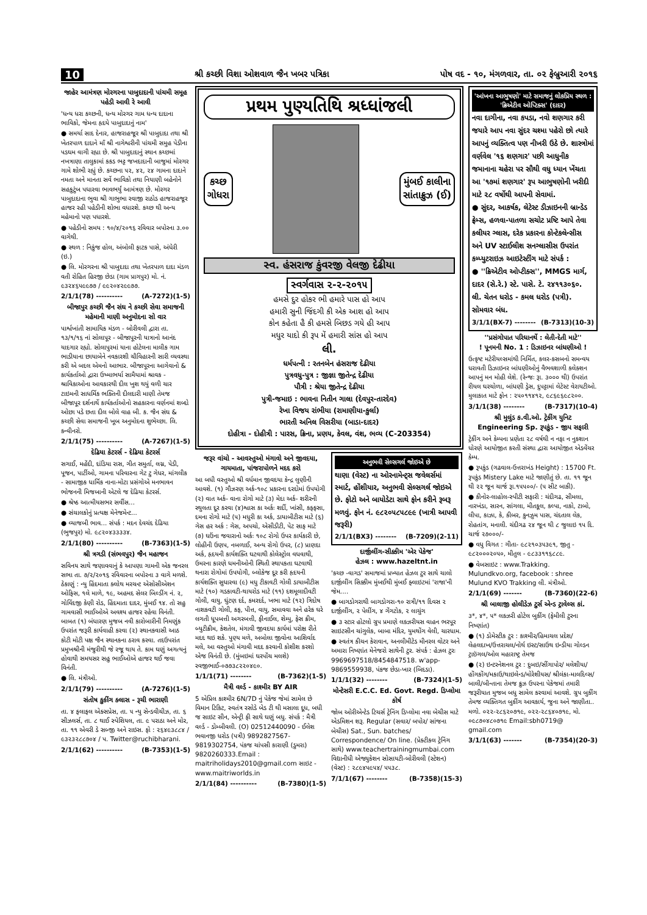10 શ્રી કચ્છી વિશા ઓશવાળ જૈન ખબર પત્રિકા પોષ વદ - ૧૦, મંગળવાર, તા. ૦૨ ફેબ્રુઆરી ૨૦૧૬
જાહેર આમંત્રણ મોરગરના પાબુદાદાની પાંચમી સમૂહ પહેડી આવી રે આવી
'ધન્ય ધરા કચ્છની, ધન્ય મોરગર ગામ ધન્ય દાદાના ભાવિકો, જેમના હૃદયે પાબુદાદાનું નામ'
● સમર્યા સાદ દેનાર, હાજરાહજૂર શ્રી પાબુદાદા તથા શ્રી ખેતરપાળ દાદાને માઁ શ્રી નાગેશ્વરીની પાંચમી સમુહ પેડીના પડઘમ વાગી રહ્યા છે. શ્રી પાબુદાદાનું સ્થાન કચ્છમાં નખત્રાણા તાલુકામાં કકડ ભટ્ટ જખદાદાની બાજુમાં મોરગર ગામે શોભી રહ્યું છે. કચ્છના ૫૨, ૪૨, ૨૪ ગામના દાદાને નમતા અને માનતા સર્વે ભાવિકો તથા નિયાણી બહેનોને સહકુટુંબ પધારવા ભાવભર્યું આમંત્રણ છે. મોરગર પાબુદાદાના ભુવા શ્રી ગાભુભા રવાજી રાઠોડ હાજરાહજૂર હાજર રહી પહેડીની શોભા વધારશે. કચ્છ થી અન્ય મહેમાનો પણ પધારશે.
● પહેડીનો સમય : ૧૦/૪/૨૦૧૬ રવિવાર બપોરના ૩.૦૦ વાગેથી.
● સ્થળ : નિકુંજ હોલ, અંબોલી ફાટક પાસે, અંધેરી (ઇ.)
● લિ. મોરગરના શ્રી પાબુદાદા તથા ખેતરપાળ દાદા મંડળ વતી રોહિત હિરજી છેડા (ગામ પ્રાગપુર) મો. નં. ૯૩૨૪૬૫૯૯૭૭ / ૯૯૨૦૪૨૯૯૭૭.
2/1/1(78) ---------- (A-7272)(1-5)
બીજાપુર કચ્છી જૈન સંઘ ને કચ્છી સેવા સમાજની મહેમાની માણી અનુમોદના સો વાર
પાર્શ્વખાંતી સામાયિક મંડળ - બોરીવલી દ્વારા તા. ૧૩/૧/૧૬ નાં સોલાપૂર - બીજાપૂરની યાત્રાનો આનંદ યાદગાર રહ્યો. સોલાપુરમાં યાના હોટેલના માલીક ગામ ભાડીયાના છાયાબેને નવકારશી ચૌવિહારની સારી વ્યવસ્થા કરી એ બદલ એમનો આભાર. બીજાપૂરના આગેવાનો & કાર્યકર્તાઓ દ્વારા ઉષ્માભર્યા સામૈયામાં શ્રાવક - શ્રાવિકાઓના આવકારથી દીલ ખુશ થયું વળી ચાર ટાઇમની સાધર્મિક ભક્તિની દીલદારી માણી તેમજ બીજાપૂર દર્શનાર્થે કાર્યકર્તાઓનો સહકારના વર્ણનમાં શબ્દો ઓછા પડે છતા દીલ બોલે વાહ બી. ક. જૈન સંઘ & કચ્છી સેવા સમાજની ખૂબ અનુમોદના શુભેચ્છા. લિ. કન્વીનરો.
2/1/1(75) ---------- (A-7267)(1-5)
દેઢિયા કેટરર્સ - દેઢિયા કેટરર્સ
સગાઈ, મહેંદી, દાંડિયા રાસ, ગીત સમુર્તા, લગ્ન, પેડી, પૂજન, પાર્ટીઓ, ગામના પરિવારના ગેટ ટુ ગેધર, માંગલીક - સામાજીક ધાર્મિક નાના-મોટા પ્રસંગોએ મનભાવન ભોજનની મિજબાની એટલે જ દેઢિયા કેટરર્સ.
● શ્રેષ્ઠ આત્મીયસભર સર્વીસ...
● સંચાલકોનું પ્રત્યક્ષ મેનેજમેન્ટ...
● વ્યાજબી ભાવ... સંપર્ક : મદન દેવચંદ દેઢિયા (ભુજપુર) મો. ૯૮૨૦૪૩૩૩૩૪.
2/1/1(80) ---------- (B-7363)(1-5)
શ્રી ત્રગડી (સંભવપુર) જૈન મહાજન
સવિનય સાથે જણાવવાનું કે આપણા ગામની એક જનરલ સભા તા. ૭/૨/૨૦૧૬ રવિવારના બપોરના ૩ વાગે મળશે. ઠેકાણું : ન્યુ હિંદમાતા ક્લોથ મરચન્ટ એસોસીએશન ઓફિસ, ૧લે માળે, ૧૯, અહમદ સેલર બિલ્ડીંગ નં. ૨, ગોવિંદજી કેણી રોડ, હિંદમાતા દાદર, મુંબઈ ૧૪. તો સહુ ગામવાસી ભાઈઓએ અવશ્ય હાજર રહેવા વિનંતી. બાબત (૧) બંધારણ મુજબ નવી કારોબારીની નિમણુંક ઉપરાંત જરૂરી કાર્યવાહી કરવા (૨) સ્થાનકવાસી આઠ કોટી મોટી પક્ષ જૈન સ્થાનકના ઠરાવ કરવા. તદઉપરાંત પ્રમુખશ્રીની મંજુરીથી જે રજૂ થાય તે. કામ ઘણું અગત્યનું હોવાથી સમયસર સહુ ભાઈઓએ હાજર થઈ જવા વિનંતી.
● લિ. મંત્રીઓ.
2/1/1(79) ---------- (A-7276)(1-5)
સંતોષ કુકીંગ ક્લાસ - રૂચી ભારાણી
તા. ૪ ફલાફલ એક્સપ્રેસ, તા. ૫ ન્યુ સેન્ડવીચીઝ, તા. ૬ સીઝલર્સ, તા. ૮ થાઈ સ્પેશિયલ, તા. ૯ પરાઠા અને મોર, તા. ૧૧ એવરી ડે સબ્જી અને રાઇસ. ફો : ૨૬૪૯૩૮૮૪ / ૯૩૨૩૨૮૮૭૦૪ / પ. Twitter@ruchibharani.
2/1/1(62) ---------- (B-7353)(1-5)
પ્રથમ પુણ્યતિથિ શ્રધ્ધાંજલી
કચ્છ
ગોધરા
મુંબઈ કાલીના
સાંતાક્રુઝ (ઈ)
સ્વ. હંસરાજ કુંવરજી વેલજી દેઢીયા
સ્વર્ગવાસ ૨-૨-૨૦૧૫
હમસે દુર હોકર ભી હમારે પાસ હો આપ
હમારી સુની જિંદગી કી એક આશ હો આપ
કોન કહેતા હૈ કી હમસે બિછડ ગયે હી આપ
મધુર યાદો કી રૂપ મેં હમારી સાંસ હો આપ
લી.
ધર્મપત્ની : રતનબેન હંસરાજ દેઢીયા
પુત્રવધુ-પુત્ર : જીજ્ઞા જીતેન્દ્ર દેઢીયા
પૌત્રી : શ્રેયા જીતેન્દ્ર દેઢીયા
પુત્રી-જમાઇ : ભાવના નિતીન ગાલા (દેવપુર-તારદેવ)
રેખા વિજય રાંભીયા (રામાણીયા-કુર્લા)
ભારતી અનિલ વિસરીયા (બાડા-દાદર)
દોહીત્રા - દોહીત્રી : પારસ, ક્રિના, પ્રણય, કેવલ, વંશ, ભવ્ય (C-203354)
જરૂર વાંચો - આવસ્તુઓ મંગાવો અને જીવદયા, ગાયમાતા, પાંજરાપોળને મદદ કરો
આ બધી વસ્તુઓ શ્રી વર્ધમાન જીવદયા કેન્દ્ર લુણીની આવશે. (૧) ગૌઝરણ અર્ક-૧૦૮ પ્રકારના દરદોમાં ઉપયોગી (૨) વાત અર્ક- વાના રોગો માટે (૩) મેદા અર્ક- શરીરની સ્થુલતા દૂર કરવા (૪)શ્વાસ કા અર્કઃ શર્દી, ખાંસી, કફ્ફસા, દમના રોગો માટે (૫) મધુરી કા અર્ક, ડાયાબીટીસ માટે (૬) ગેસ હર અર્ક : ગેસ, અપચો, એસીડીટી, પેટ સાફ માટે (૭) ઘઉંના જવારાનો અર્કઃ ૧૦૮ રોગો ઉપર કાર્યકારી છે, લોહીની ઉણપ, નબળાઈ, અન્ય રોગો ઉપર, (૮) પ્રાણદા અર્ક, હૃદયની કાર્યશક્તિ ઘટવાથી કોલેસ્ટ્રોલ વધવાથી, ઉમરના કારણે ધમનીઓની સ્થિતી સ્થાપકતા ઘટવાથી થનારા રોગોમાં ઉપયોગી, બ્લોકેજ દૂર કરી હૃદયની કાર્યશક્તિ સુધારવા (૯) મધુ ટીકાવટી ગોલી ડાયાબીટીસ માટે (૧૦) ગડકાવટી-થાયરોડ માટે (૧૧) દશમૂલાદીવટી ગોલી, વાયુ, ઘુંટણ દર્દ, કમરદર્દ, ખભા માટે (૧૨) ત્રિદોષ નાશકવટી ગોલી, કફ, પીત્ત, વાયુ, સમાવવા અને હરેક ઘરે લગતી ધૂપબત્તી અગરબત્તી, ફીનાઈલ, શેમ્પુ, ફેસ ક્રીમ, બ્યુટીક્રીમ, કેશતેલ, મંગાવી જીવદયા કાર્યમાં પરોક્ષ રીતે મદદ થઇ શકે. પુણ્ય મળે, અબોલા જીવોના આશિર્વાદ મલે, આ વસ્તુઓ મંગાવી મદદ કરવાની કોશીશ કરશો એજ વિનંતી છે. (મુંબઇમાં ઘરપોંચ મલશે) રવજીભાઈ-૦૭૭૩૮૨૨૦૪૯૦.
1/1/1(71) -------- (B-7362)(1-5)
મૈત્રી વર્લ્ડ - કાશ્મીર BY AIR
5 એપ્રિલ કાશ્મીર 6N/7D નું પેકેજ જેમાં સામેલ છે વિમાન ટિકિટ, સ્વતંત્ર રસોડે બેડ ટી થી મસાલા દૂધ, બધી જ સાઇટ સીન, એન્ટ્રી ફી સાથે ઘણું બધુ. સંપર્ક : મૈત્રી વર્લ્ડ - ડોમ્બીવલી. (O) 02512440090 - ઈલેશ ભવાનજી ધરોડ (પત્રી) 9892827567-9819302754, પંકજ ચાંપસી કારાણી (ડુમરા) 9820260333.Email : maitriholidays2010@gmail.com સાઇટ - www.maitriworlds.in
2/1/1(84) ---------- (B-7380)(1-5)
અનુભવી સેલ્સગર્લ જોઇએ છે
થાણા (વેસ્ટ) ના ઓરનામેન્ટ્સ જવેલર્સમાં સ્માર્ટ, હોંશીયાર, અનુભવી સેલ્સગર્લ જોઇએ છે. ફોટો અને બાયોડેટા સાથે ફોન કરીને રૂબરૂ મળવું. ફોન નં. ૯૮૨૦૫૮૫૮૯૯ (ખાત્રી આપવી જરૂરી)
2/1/1(BX3) -------- (B-7209)(2-11)
દાર્જીલીંગ-સીક્કીમ 'એર પેકેજ'
હેઝલ : www.hazeltnt.in
'કચ્છ -વાગડ' સમાજમાં પ્રખ્યાત હેઝલ ટુર સાથે ચાલો દાર્જીલીંગ સિક્કીમ મુંબઈથી મુંબઈ ફ્લાઇટમાં 'રાજા'ની જેમ....
● બાગડોગરાથી બાગડોગરા-૧૦ રાત્રી/૧૧ દિવસ ૨ દાર્જીલીંગ, ૨ પેલીંગ, ૪ ગેંગટોક, ૨ લાચુંગ
● ૩ સ્ટાર હોટલો ગ્રુપ પ્રમાણે લક્ઝરીયસ વાહન ભરપૂર સાઇટસીન ચાંગુલેક, બાબા મંદિર, યુમથોંગ વેલી, ચારધામ.
● સ્વતંત્ર કીચન કેરાવાન, અનલીમીટેડ મીનરલ વોટર અને અમારા નિષ્ણાંત મેનેજરો સાથેની ટુર. સંપર્ક : હેઝલ ટુરઃ 9969697518/8454847518. w'app-9869559938, પંકજ છેડા-ખાર (બિદડા).
1/1/1(32) -------- (B-7324)(1-5)
મોન્ટેસરી E.C.C. Ed. Govt. Regd. ડિપ્લોમા કોર્ષ
જોબ ઓરીએન્ટેડ ટિચર્સ ટ્રેનિંગ ડિપ્લોમા નવા બેચીસ માટે એડમિશન શરૂ. Regular (સવાર/ બપોર/ સાંજના બેચીસ) Sat., Sun. batches/ Correspondence/ On line. (પ્રેક્ટીકલ ટ્રેનિંગ સાથે) www.teachertrainingmumbai.com વિદ્યાનીધી એજ્યુકેશન સોસાયટી-બોરીવલી (સ્ટેશન) (વેસ્ટ) : ૨૮૯૪૫૯૫૪/ ૫૫૩૮.
7/1/1(67) -------- (B-7358)(15-3)
'આંખના આભુષણો' માટે સમાજનું લોકપ્રિય સ્થળ : 'ક્રિએટીવ ઓપ્ટિક્સ' (દાદર)
નવા દાગીના, નવા કપડા, નવો શણગાર કરી જયારે આપ નવા સુંદર ચશ્મા પહેરો છો ત્યારે આપનું વ્યક્તિત્વ પણ નીખરી ઉઠે છે. શાસ્ત્રોમાં વર્ણવેલ '૧૬ શણગાર' પછી આધુનીક જમાનાના ચહેરા પર સૌથી વધુ ધ્યાન ખેંચતા આ '૧૭માં શણગાર' રૂપ આભુષણોની ખરીદી માટે ૨૮ વર્ષોથી આપની સેવામાં.
● સુંદર, આકર્ષક, લેટેસ્ટ ડીઝાઇનની બ્રાન્ડેડ ફ્રેમ્સ, હળવા-પાતળા સચોટ પ્રષ્ટિ આપે તેવા કલીયર ગ્લાસ, દરેક પ્રકારના કોન્ટેકલેન્સીસ અને UV સ્ટાઈલીશ સનગ્લાસીસ ઉપરાંત કમ્પ્યુટરાઇઝ આઇટેસ્ટીંગ માટે સંપર્ક :
● ''ક્રિએટીવ ઓપ્ટીક્સ'', MMGS માર્ગ, દાદર (સે.રે.) સ્ટે. પાસે. ટે. ૨૪૧૧૩૦૬૦. લી. ચેતન ધરોડ - કમલ ધરોડ (પત્રી). સોમવાર બંધ.
3/1/1(BX-7) -------- (B-7313)(10-3)
''પ્રસંગોપાત પરિધાનર્થે : લેતી-દેતી માટે''
! પૂનમની No. 1 : ડિઝાઇનર બાંધણીઓ !
ઉત્કૃષ્ટ મટેરીયલ્સમાંથી નિર્મિત, કલર-કસબનો સમન્વય ધરાવતી ડિઝાઇનર બાંધણીઓનું વૈભવશાળી કલેક્શન આપનું મન મોહી લેશે. (રેન્જઃ રૂા. ૩૦૦૦ થી) ઉપરાંત રીયલ ઘરચોળા, બાંધણી ડ્રેસ, દુપટ્ટામાં લેટેસ્ટ વેરાયટીઓ. મુલાકાત માટે ફોન : ૨૫૦૧૧૪૧૨, ૯૮૬૯૬૯૮૨૦૦.
3/1/1(38) -------- (B-7317)(10-4)
શ્રી મુલુંડ ક.વી.ઓ. ટ્રેકીંગ યુનિટ
Engineering Sp. રૂપકુંડ - જીપ સફારી
ટ્રેકીંગ અને કેમ્પના પ્રણેતા ૨૮ વર્ષથી ન નફા ન નુકશાન ધોરણે આયોજીત કરતી સંસ્થા દ્વારા આયોજીત એડવેંચર કેમ્પ.
● રૂપકુંડ (ગઢવાલ-ઉત્તરાખંડ Height) : 15700 Ft. રૂપકુંડ Mistery Lake માટે જાણીતું છે. તા. ૧૧ જૂન થી ૨૨ જૂન ચાર્જ રૂા.૧૫૫૦૦/- (૫ સીટ બાકી).
● કીનોર-લાહોલ-સ્પીટી સફારી : ચંદીગઢ, સીમલા, નારખંડા, સારન, સાંગલા, મીતકૂલ, કલ્પા, નાકો, ટાબો, લીપા, કાઝા, કે, કીબર, કુનઝુમ પાસ, ચંદતાલ લેક, રોહતાંગ, મનાલી. ચંદીગઢ ૨૪ જૂન થી ૮ જુલાઇ ૧૫ દિ. ચાર્જ ૨૭૦૦૦/-
● વધુ વિગત : ગીતા- ૯૮૨૧૦૩૫૩૯૧, જીતુ - ૯૮૨૦૦૦૨૦૫૦, મીતુલ - ૯૮૩૩૧૧૬૮૮૯.
● વેબસાઇટ : www.Trakking. Mulundkvo.org, facebook : shree Mulund KVO Trakking લી. મંત્રીઓ.
2/1/1(69) ------- (B-7360)(22-6)
શ્રી બાલાજી હોલીડેઝ ટુર્સ એન્ડ ટ્રાવેલ્સ કાં.
૩*, ૪*, ૫* લક્ઝરી હોટેલ બુકીંગ (ફેમીલી ટુરના નિષ્ણાંત)
● (૧) ડોમેસ્ટીક ટુર : કાશ્મીર/હિમાચલ પ્રદેશ/ લેહલદાખ/ઉત્તરાચલ/નોર્થ ઇસ્ટ/સાઉથ ઇન્ડીયા ગોલ્ડન ટ્રાઇંગલ/ઓલ મહારાષ્ટ્ર તેમજ
● (૨) ઇન્ટરનેશનલ ટુર : દુબઇ/સીંગાપોર/ મલેશીયા/હોંગકોંગ/મકાઉ/થાઇલેન્ડ/મોરેશીયસ/ શ્રીલંકા-માલદિવ્સ/બાલી/બીન્તાના તેમજ ક્રુઝ ઉપરના પેકેજમાં તમારી જરૂરીયાત મુજબ બધુ સામેલ કરવામાં આવશે. ગ્રુપ બુકીંગ તેમજ વ્યક્તિગત બુકીંગ આવકાર્ય, જુના અને જાણીતા.. મળો. ૦૨૨-૨૮૬૨૦૭૧૯, ૦૨૨-૨૮૬૪૦૭૧૯, મો. ૦૯૮૭૦૪૮૦૭૧૯ Email:sbh0719@ gmail.com
3/1/1(63) ------- (B-7354)(20-3)